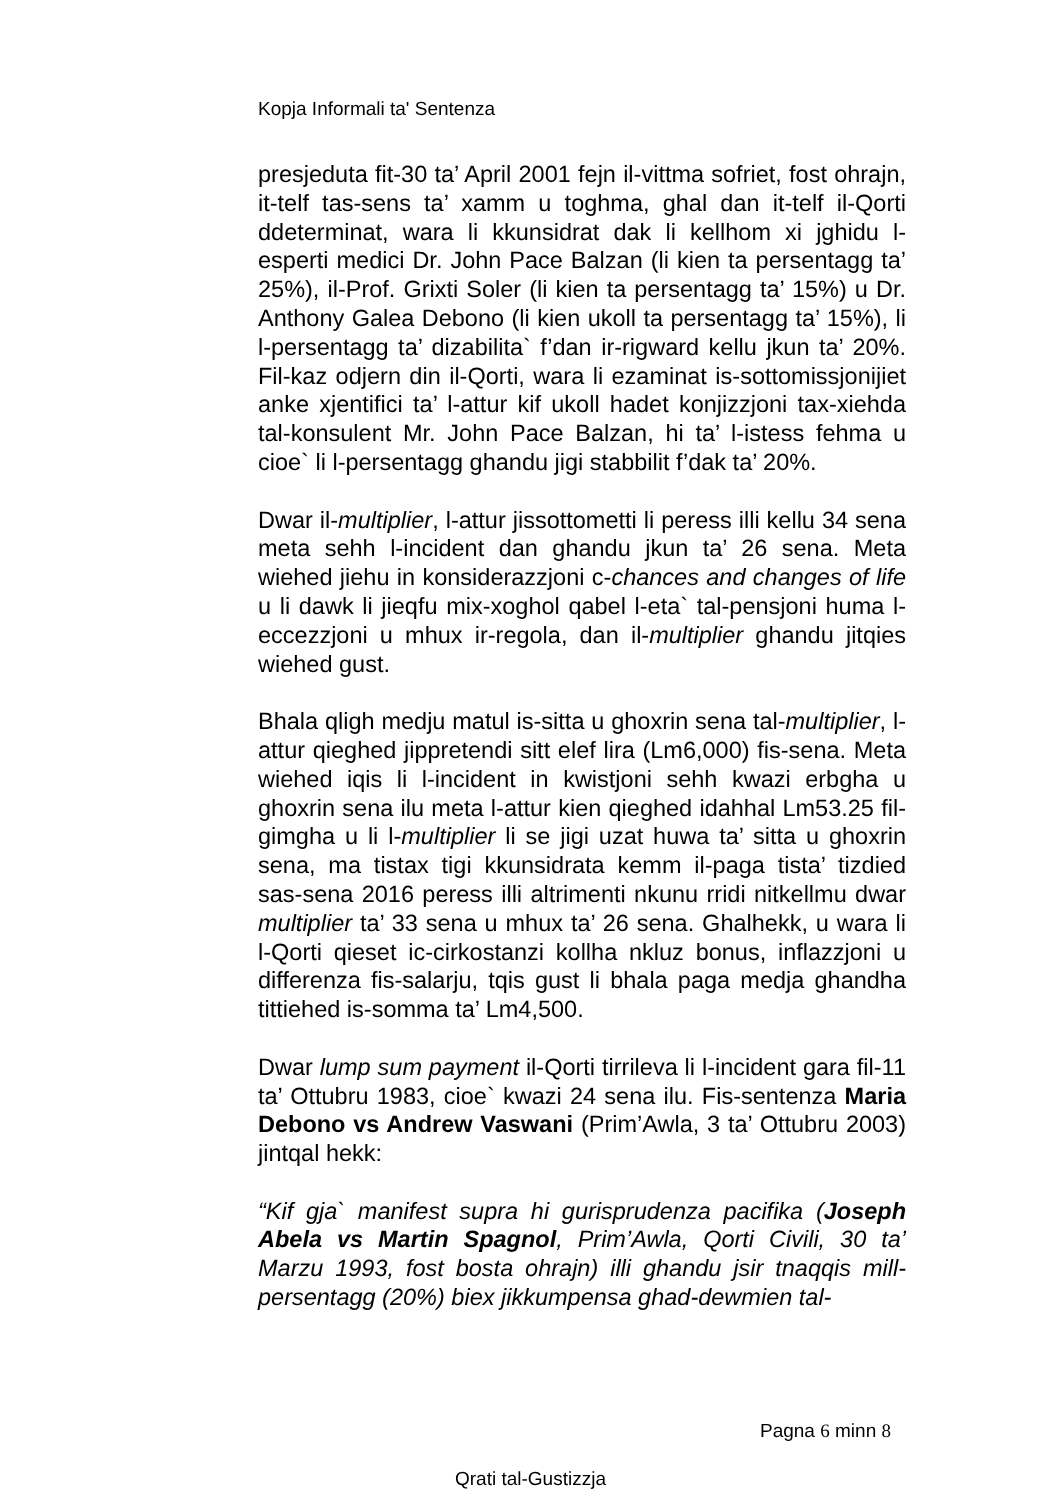Kopja Informali ta' Sentenza
presjeduta fit-30 ta’ April 2001 fejn il-vittma sofriet, fost ohrajn, it-telf tas-sens ta’ xamm u toghma, ghal dan it-telf il-Qorti ddeterminat, wara li kkunsidrat dak li kellhom xi jghidu l-esperti medici Dr. John Pace Balzan (li kien ta persentagg ta’ 25%), il-Prof. Grixti Soler (li kien ta persentagg ta’ 15%) u Dr. Anthony Galea Debono (li kien ukoll ta persentagg ta’ 15%), li l-persentagg ta’ dizabilita` f’dan ir-rigward kellu jkun ta’ 20%. Fil-kaz odjern din il-Qorti, wara li ezaminat is-sottomissjonijiet anke xjentifici ta’ l-attur kif ukoll hadet konjizzjoni tax-xiehda tal-konsulent Mr. John Pace Balzan, hi ta’ l-istess fehma u cioe` li l-persentagg ghandu jigi stabbilit f’dak ta’ 20%.
Dwar il-multiplier, l-attur jissottometti li peress illi kellu 34 sena meta sehh l-incident dan ghandu jkun ta’ 26 sena. Meta wiehed jiehu in konsiderazzjoni c-chances and changes of life u li dawk li jieqfu mix-xoghol qabel l-eta` tal-pensjoni huma l-eccezzjoni u mhux ir-regola, dan il-multiplier ghandu jitqies wiehed gust.
Bhala qligh medju matul is-sitta u ghoxrin sena tal-multiplier, l-attur qieghed jippretendi sitt elef lira (Lm6,000) fis-sena. Meta wiehed iqis li l-incident in kwistjoni sehh kwazi erbgha u ghoxrin sena ilu meta l-attur kien qieghed idahhal Lm53.25 fil-gimgha u li l-multiplier li se jigi uzat huwa ta’ sitta u ghoxrin sena, ma tistax tigi kkunsidrata kemm il-paga tista’ tizdied sas-sena 2016 peress illi altrimenti nkunu rridi nitkellmu dwar multiplier ta’ 33 sena u mhux ta’ 26 sena. Ghalhekk, u wara li l-Qorti qieset ic-cirkostanzi kollha nkluz bonus, inflazzjoni u differenza fis-salarju, tqis gust li bhala paga medja ghandha tittiehed is-somma ta’ Lm4,500.
Dwar lump sum payment il-Qorti tirrileva li l-incident gara fil-11 ta’ Ottubru 1983, cioe` kwazi 24 sena ilu. Fis-sentenza Maria Debono vs Andrew Vaswani (Prim’Awla, 3 ta’ Ottubru 2003) jintqal hekk:
“Kif gja` manifest supra hi gurisprudenza pacifika (Joseph Abela vs Martin Spagnol, Prim’Awla, Qorti Civili, 30 ta’ Marzu 1993, fost bosta ohrajn) illi ghandu jsir tnaqqis mill-persentagg (20%) biex jikkumpensa ghad-dewmien tal-
Pagna 6 minn 8
Qrati tal-Gustizzja